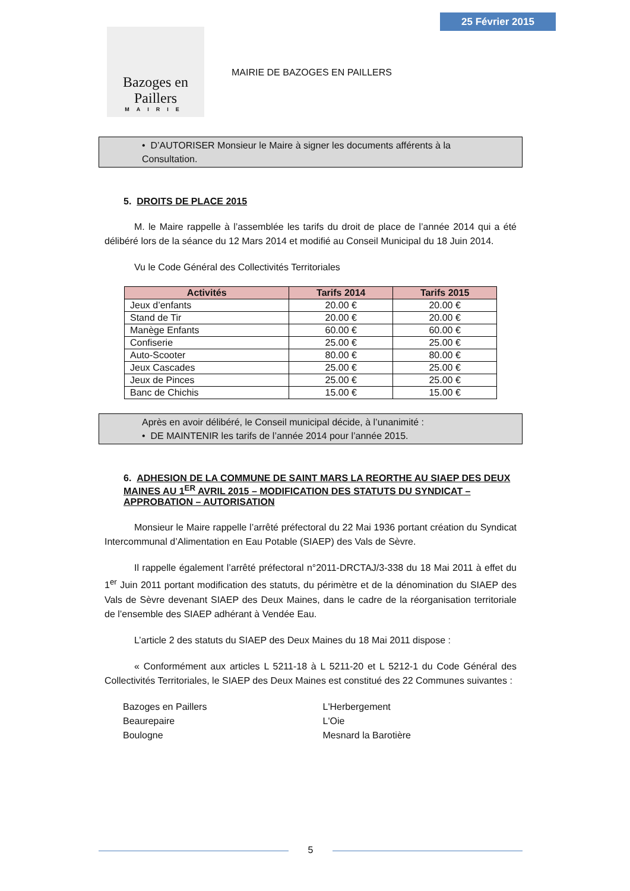25 Février 2015
Bazoges en Paillers
MAIRIE
MAIRIE DE BAZOGES EN PAILLERS
• D’AUTORISER Monsieur le Maire à signer les documents afférents à la Consultation.
5. DROITS DE PLACE 2015
M. le Maire rappelle à l’assemblée les tarifs du droit de place de l’année 2014 qui a été délibéré lors de la séance du 12 Mars 2014 et modifié au Conseil Municipal du 18 Juin 2014.
Vu le Code Général des Collectivités Territoriales
| Activités | Tarifs 2014 | Tarifs 2015 |
| --- | --- | --- |
| Jeux d’enfants | 20.00 € | 20.00 € |
| Stand de Tir | 20.00 € | 20.00 € |
| Manège Enfants | 60.00 € | 60.00 € |
| Confiserie | 25.00 € | 25.00 € |
| Auto-Scooter | 80.00 € | 80.00 € |
| Jeux Cascades | 25.00 € | 25.00 € |
| Jeux de Pinces | 25.00 € | 25.00 € |
| Banc de Chichis | 15.00 € | 15.00 € |
Après en avoir délibéré, le Conseil municipal décide, à l’unanimité :
• DE MAINTENIR les tarifs de l’année 2014 pour l’année 2015.
6. ADHESION DE LA COMMUNE DE SAINT MARS LA REORTHE AU SIAEP DES DEUX MAINES AU 1<sup>ER</sup> AVRIL 2015 – MODIFICATION DES STATUTS DU SYNDICAT – APPROBATION – AUTORISATION
Monsieur le Maire rappelle l’arrêté préfectoral du 22 Mai 1936 portant création du Syndicat Intercommunal d’Alimentation en Eau Potable (SIAEP) des Vals de Sèvre.
Il rappelle également l’arrêté préfectoral n°2011-DRCTAJ/3-338 du 18 Mai 2011 à effet du 1<sup>er</sup> Juin 2011 portant modification des statuts, du périmètre et de la dénomination du SIAEP des Vals de Sèvre devenant SIAEP des Deux Maines, dans le cadre de la réorganisation territoriale de l’ensemble des SIAEP adhérant à Vendée Eau.
L’article 2 des statuts du SIAEP des Deux Maines du 18 Mai 2011 dispose :
« Conformément aux articles L 5211-18 à L 5211-20 et L 5212-1 du Code Général des Collectivités Territoriales, le SIAEP des Deux Maines est constitué des 22 Communes suivantes :
Bazoges en Paillers
Beaurepaire
Boulogne
L'Herbergement
L'Oie
Mesnard la Barotière
5